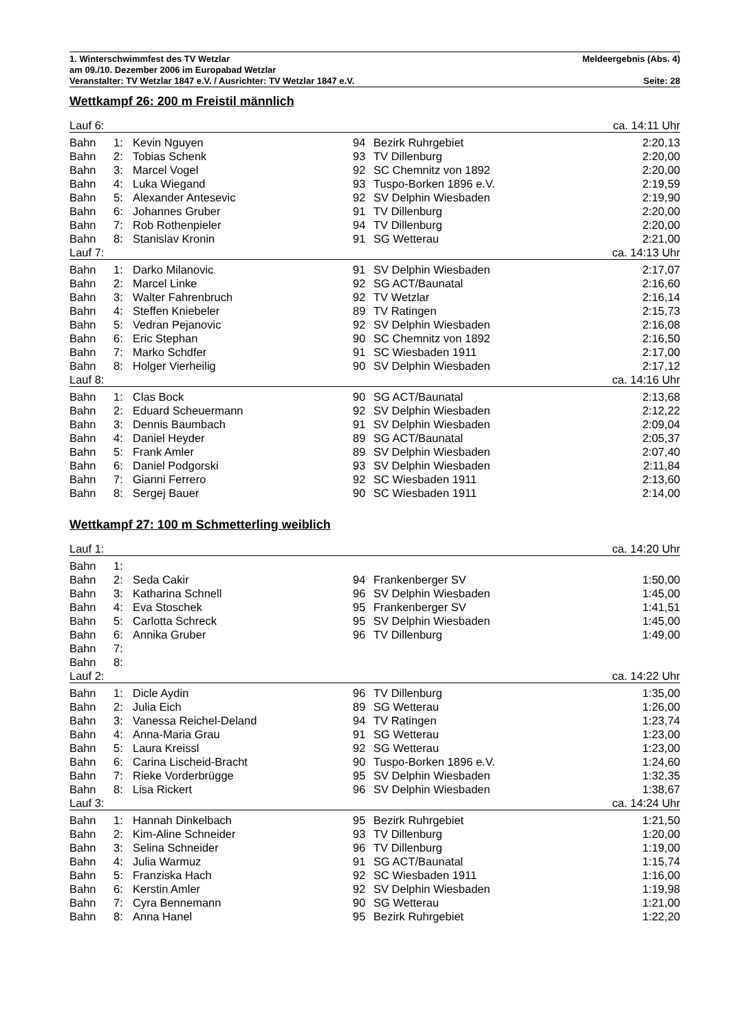1. Winterschwimmfest des TV Wetzlar Meldeergebnis (Abs. 4)
am 09./10. Dezember 2006 im Europabad Wetzlar
Veranstalter: TV Wetzlar 1847 e.V. / Ausrichter: TV Wetzlar 1847 e.V. Seite: 28
Wettkampf 26: 200 m Freistil männlich
| Lauf 6: | | | | | ca. 14:11 Uhr |
| Bahn | 1: | Kevin Nguyen | 94 | Bezirk Ruhrgebiet | 2:20,13 |
| Bahn | 2: | Tobias Schenk | 93 | TV Dillenburg | 2:20,00 |
| Bahn | 3: | Marcel Vogel | 92 | SC Chemnitz von 1892 | 2:20,00 |
| Bahn | 4: | Luka Wiegand | 93 | Tuspo-Borken 1896 e.V. | 2:19,59 |
| Bahn | 5: | Alexander Antesevic | 92 | SV Delphin Wiesbaden | 2:19,90 |
| Bahn | 6: | Johannes Gruber | 91 | TV Dillenburg | 2:20,00 |
| Bahn | 7: | Rob Rothenpieler | 94 | TV Dillenburg | 2:20,00 |
| Bahn | 8: | Stanislav Kronin | 91 | SG Wetterau | 2:21,00 |
| Lauf 7: | | | | | ca. 14:13 Uhr |
| Bahn | 1: | Darko Milanovic | 91 | SV Delphin Wiesbaden | 2:17,07 |
| Bahn | 2: | Marcel Linke | 92 | SG ACT/Baunatal | 2:16,60 |
| Bahn | 3: | Walter Fahrenbruch | 92 | TV Wetzlar | 2:16,14 |
| Bahn | 4: | Steffen Kniebeler | 89 | TV Ratingen | 2:15,73 |
| Bahn | 5: | Vedran Pejanovic | 92 | SV Delphin Wiesbaden | 2:16,08 |
| Bahn | 6: | Eric Stephan | 90 | SC Chemnitz von 1892 | 2:16,50 |
| Bahn | 7: | Marko Schdfer | 91 | SC Wiesbaden 1911 | 2:17,00 |
| Bahn | 8: | Holger Vierheilig | 90 | SV Delphin Wiesbaden | 2:17,12 |
| Lauf 8: | | | | | ca. 14:16 Uhr |
| Bahn | 1: | Clas Bock | 90 | SG ACT/Baunatal | 2:13,68 |
| Bahn | 2: | Eduard Scheuermann | 92 | SV Delphin Wiesbaden | 2:12,22 |
| Bahn | 3: | Dennis Baumbach | 91 | SV Delphin Wiesbaden | 2:09,04 |
| Bahn | 4: | Daniel Heyder | 89 | SG ACT/Baunatal | 2:05,37 |
| Bahn | 5: | Frank Amler | 89 | SV Delphin Wiesbaden | 2:07,40 |
| Bahn | 6: | Daniel Podgorski | 93 | SV Delphin Wiesbaden | 2:11,84 |
| Bahn | 7: | Gianni Ferrero | 92 | SC Wiesbaden 1911 | 2:13,60 |
| Bahn | 8: | Sergej Bauer | 90 | SC Wiesbaden 1911 | 2:14,00 |
Wettkampf 27: 100 m Schmetterling weiblich
| Lauf 1: | | | | | ca. 14:20 Uhr |
| Bahn | 1: | | | | |
| Bahn | 2: | Seda Cakir | 94 | Frankenberger SV | 1:50,00 |
| Bahn | 3: | Katharina Schnell | 96 | SV Delphin Wiesbaden | 1:45,00 |
| Bahn | 4: | Eva Stoschek | 95 | Frankenberger SV | 1:41,51 |
| Bahn | 5: | Carlotta Schreck | 95 | SV Delphin Wiesbaden | 1:45,00 |
| Bahn | 6: | Annika Gruber | 96 | TV Dillenburg | 1:49,00 |
| Bahn | 7: | | | | |
| Bahn | 8: | | | | |
| Lauf 2: | | | | | ca. 14:22 Uhr |
| Bahn | 1: | Dicle Aydin | 96 | TV Dillenburg | 1:35,00 |
| Bahn | 2: | Julia Eich | 89 | SG Wetterau | 1:26,00 |
| Bahn | 3: | Vanessa Reichel-Deland | 94 | TV Ratingen | 1:23,74 |
| Bahn | 4: | Anna-Maria Grau | 91 | SG Wetterau | 1:23,00 |
| Bahn | 5: | Laura Kreissl | 92 | SG Wetterau | 1:23,00 |
| Bahn | 6: | Carina Lischeid-Bracht | 90 | Tuspo-Borken 1896 e.V. | 1:24,60 |
| Bahn | 7: | Rieke Vorderbrügge | 95 | SV Delphin Wiesbaden | 1:32,35 |
| Bahn | 8: | Lisa Rickert | 96 | SV Delphin Wiesbaden | 1:38,67 |
| Lauf 3: | | | | | ca. 14:24 Uhr |
| Bahn | 1: | Hannah Dinkelbach | 95 | Bezirk Ruhrgebiet | 1:21,50 |
| Bahn | 2: | Kim-Aline Schneider | 93 | TV Dillenburg | 1:20,00 |
| Bahn | 3: | Selina Schneider | 96 | TV Dillenburg | 1:19,00 |
| Bahn | 4: | Julia Warmuz | 91 | SG ACT/Baunatal | 1:15,74 |
| Bahn | 5: | Franziska Hach | 92 | SC Wiesbaden 1911 | 1:16,00 |
| Bahn | 6: | Kerstin Amler | 92 | SV Delphin Wiesbaden | 1:19,98 |
| Bahn | 7: | Cyra Bennemann | 90 | SG Wetterau | 1:21,00 |
| Bahn | 8: | Anna Hanel | 95 | Bezirk Ruhrgebiet | 1:22,20 |